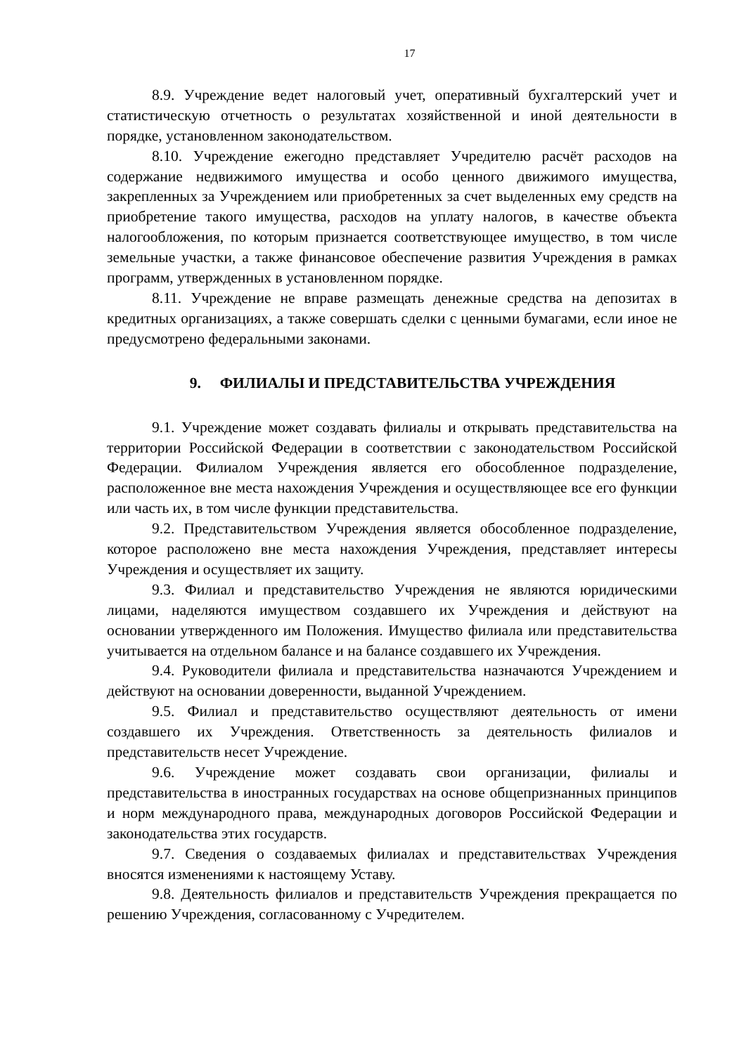17
8.9. Учреждение ведет налоговый учет, оперативный бухгалтерский учет и статистическую отчетность о результатах хозяйственной и иной деятельности в порядке, установленном законодательством.
8.10. Учреждение ежегодно представляет Учредителю расчёт расходов на содержание недвижимого имущества и особо ценного движимого имущества, закрепленных за Учреждением или приобретенных за счет выделенных ему средств на приобретение такого имущества, расходов на уплату налогов, в качестве объекта налогообложения, по которым признается соответствующее имущество, в том числе земельные участки, а также финансовое обеспечение развития Учреждения в рамках программ, утвержденных в установленном порядке.
8.11. Учреждение не вправе размещать денежные средства на депозитах в кредитных организациях, а также совершать сделки с ценными бумагами, если иное не предусмотрено федеральными законами.
9. ФИЛИАЛЫ И ПРЕДСТАВИТЕЛЬСТВА УЧРЕЖДЕНИЯ
9.1. Учреждение может создавать филиалы и открывать представительства на территории Российской Федерации в соответствии с законодательством Российской Федерации. Филиалом Учреждения является его обособленное подразделение, расположенное вне места нахождения Учреждения и осуществляющее все его функции или часть их, в том числе функции представительства.
9.2. Представительством Учреждения является обособленное подразделение, которое расположено вне места нахождения Учреждения, представляет интересы Учреждения и осуществляет их защиту.
9.3. Филиал и представительство Учреждения не являются юридическими лицами, наделяются имуществом создавшего их Учреждения и действуют на основании утвержденного им Положения. Имущество филиала или представительства учитывается на отдельном балансе и на балансе создавшего их Учреждения.
9.4. Руководители филиала и представительства назначаются Учреждением и действуют на основании доверенности, выданной Учреждением.
9.5. Филиал и представительство осуществляют деятельность от имени создавшего их Учреждения. Ответственность за деятельность филиалов и представительств несет Учреждение.
9.6. Учреждение может создавать свои организации, филиалы и представительства в иностранных государствах на основе общепризнанных принципов и норм международного права, международных договоров Российской Федерации и законодательства этих государств.
9.7. Сведения о создаваемых филиалах и представительствах Учреждения вносятся изменениями к настоящему Уставу.
9.8. Деятельность филиалов и представительств Учреждения прекращается по решению Учреждения, согласованному с Учредителем.